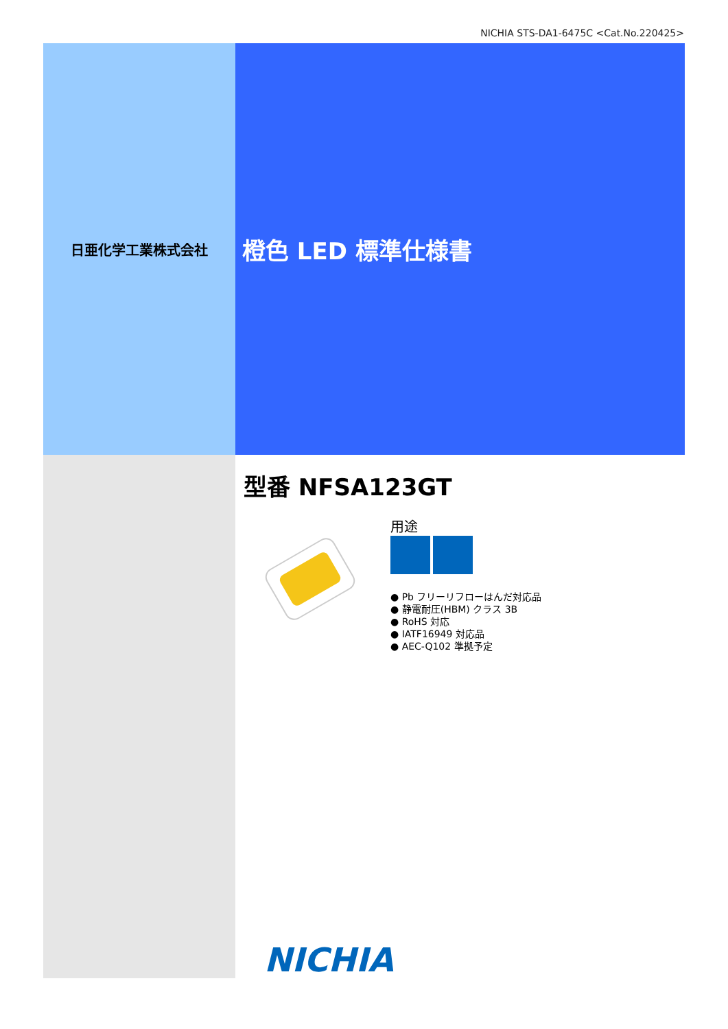NICHIA STS-DA1-6475C <Cat.No.220425>
日亜化学工業株式会社
橙色 LED 標準仕様書
型番 NFSA123GT
用途
● Pb フリーリフローはんだ対応品
● 静電耐圧(HBM) クラス 3B
● RoHS 対応
● IATF16949 対応品
● AEC-Q102 準拠予定
NICHIA